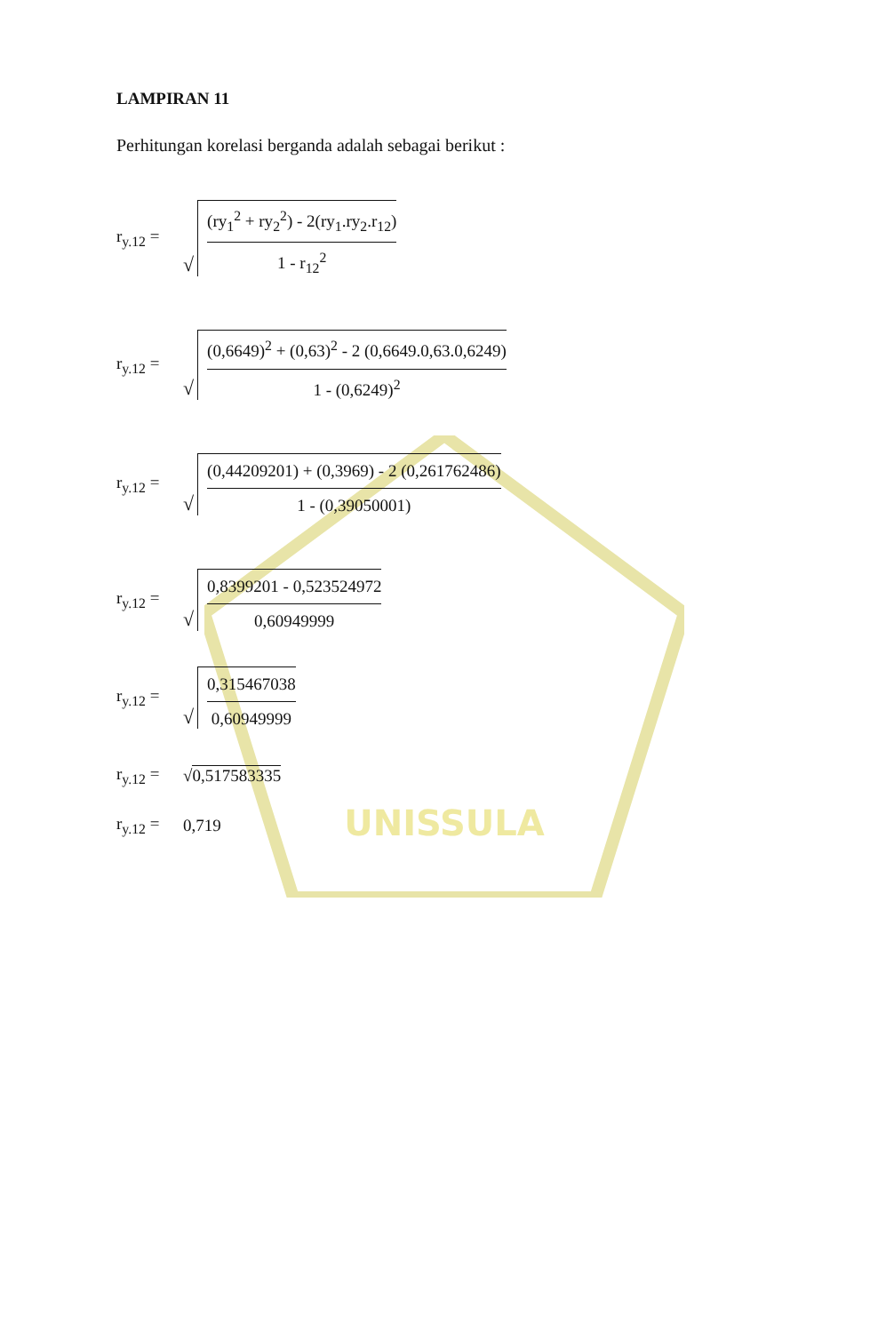UNISSULA
LAMPIRAN 11
Perhitungan korelasi berganda adalah sebagai berikut :
r<sub>y.12</sub> =
√
(ry<sub>1</sub><sup>2</sup> + ry<sub>2</sub><sup>2</sup>) - 2(ry<sub>1</sub>.ry<sub>2</sub>.r<sub>12</sub>)
1 - r<sub>12</sub><sup>2</sup>
r<sub>y.12</sub> =
√
(0,6649)<sup>2</sup> + (0,63)<sup>2</sup> - 2 (0,6649.0,63.0,6249)
1 - (0,6249)<sup>2</sup>
r<sub>y.12</sub> =
√
(0,44209201) + (0,3969) - 2 (0,261762486)
1 - (0,39050001)
r<sub>y.12</sub> =
√
0,8399201 - 0,523524972
0,60949999
r<sub>y.12</sub> =
√
0,315467038
0,60949999
r<sub>y.12</sub> =
√0,517583335
r<sub>y.12</sub> =
0,719